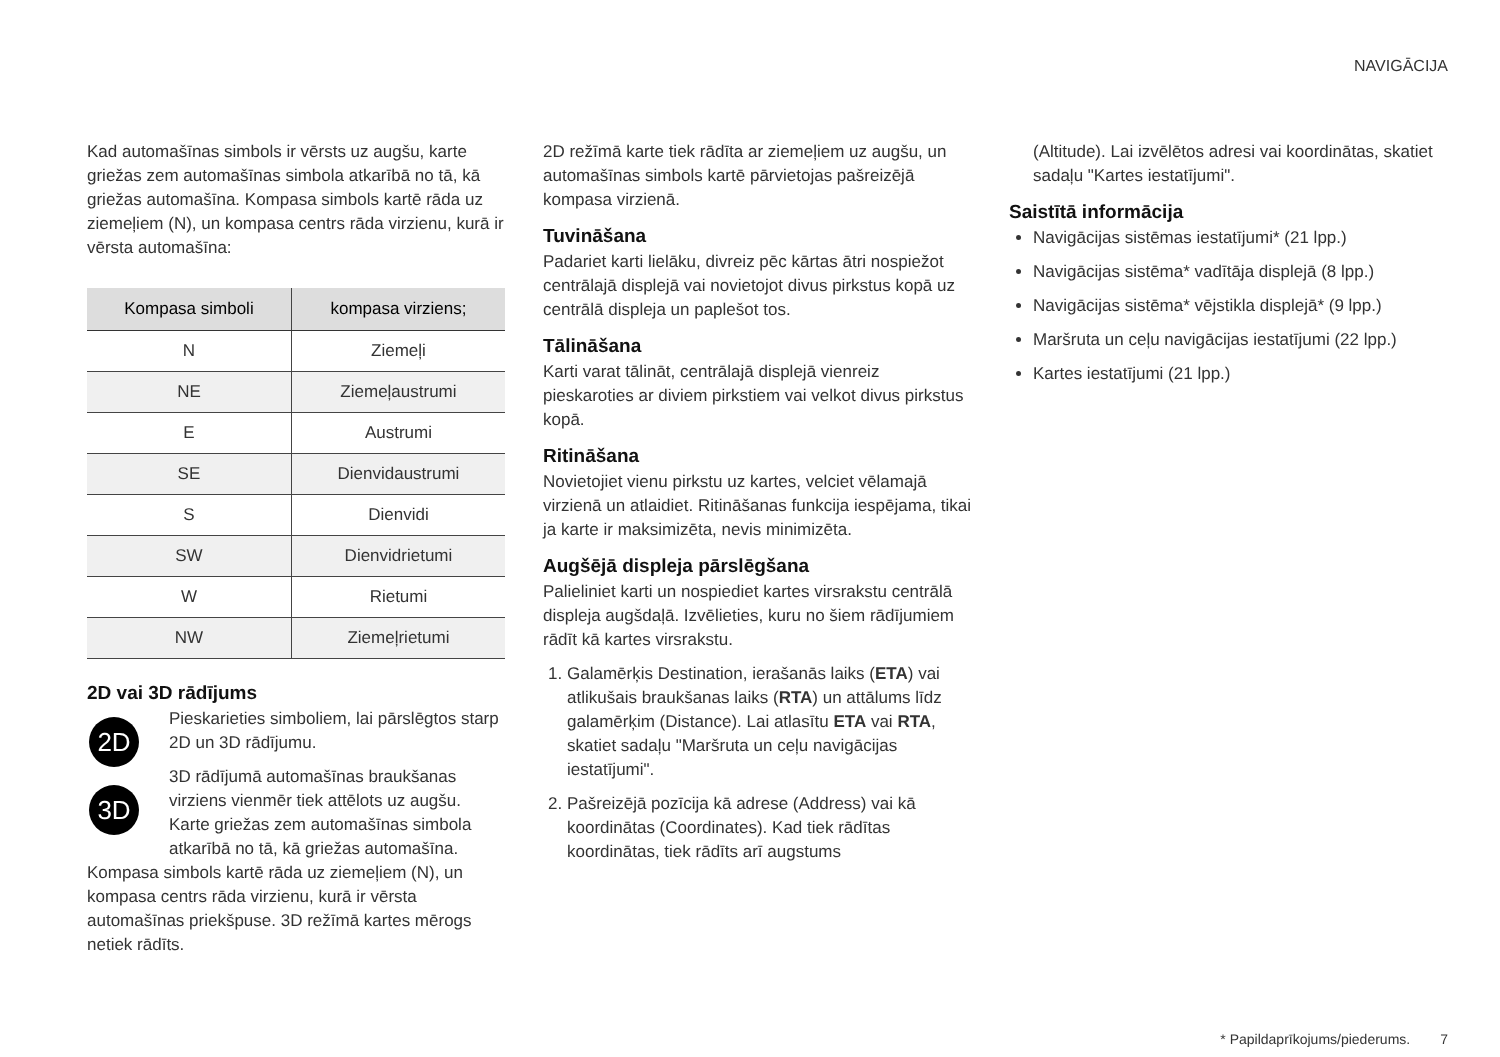NAVIGĀCIJA
Kad automašīnas simbols ir vērsts uz augšu, karte griežas zem automašīnas simbola atkarībā no tā, kā griežas automašīna. Kompasa simbols kartē rāda uz ziemeļiem (N), un kompasa centrs rāda virzienu, kurā ir vērsta automašīna:
| Kompasa simboli | kompasa virziens; |
| --- | --- |
| N | Ziemeļi |
| NE | Ziemeļaustrumi |
| E | Austrumi |
| SE | Dienvidaustrumi |
| S | Dienvidi |
| SW | Dienvidrietumi |
| W | Rietumi |
| NW | Ziemeļrietumi |
2D vai 3D rādījums
2D
Pieskarieties simboliem, lai pārslēgtos starp 2D un 3D rādījumu.
3D
3D rādījumā automašīnas braukšanas virziens vienmēr tiek attēlots uz augšu. Karte griežas zem automašīnas simbola atkarībā no tā, kā griežas automašīna. Kompasa simbols kartē rāda uz ziemeļiem (N), un kompasa centrs rāda virzienu, kurā ir vērsta automašīnas priekšpuse. 3D režīmā kartes mērogs netiek rādīts.
2D režīmā karte tiek rādīta ar ziemeļiem uz augšu, un automašīnas simbols kartē pārvietojas pašreizējā kompasa virzienā.
Tuvināšana
Padariet karti lielāku, divreiz pēc kārtas ātri nospiežot centrālajā displejā vai novietojot divus pirkstus kopā uz centrālā displeja un paplešot tos.
Tālināšana
Karti varat tālināt, centrālajā displejā vienreiz pieskaroties ar diviem pirkstiem vai velkot divus pirkstus kopā.
Ritināšana
Novietojiet vienu pirkstu uz kartes, velciet vēlamajā virzienā un atlaidiet. Ritināšanas funkcija iespējama, tikai ja karte ir maksimizēta, nevis minimizēta.
Augšējā displeja pārslēgšana
Palieliniet karti un nospiediet kartes virsrakstu centrālā displeja augšdaļā. Izvēlieties, kuru no šiem rādījumiem rādīt kā kartes virsrakstu.
1. Galamērķis Destination, ierašanās laiks (ETA) vai atlikušais braukšanas laiks (RTA) un attālums līdz galamērķim (Distance). Lai atlasītu ETA vai RTA, skatiet sadaļu "Maršruta un ceļu navigācijas iestatījumi".
2. Pašreizējā pozīcija kā adrese (Address) vai kā koordinātas (Coordinates). Kad tiek rādītas koordinātas, tiek rādīts arī augstums
(Altitude). Lai izvēlētos adresi vai koordinātas, skatiet sadaļu "Kartes iestatījumi".
Saistītā informācija
Navigācijas sistēmas iestatījumi* (21 lpp.)
Navigācijas sistēma* vadītāja displejā (8 lpp.)
Navigācijas sistēma* vējstikla displejā* (9 lpp.)
Maršruta un ceļu navigācijas iestatījumi (22 lpp.)
Kartes iestatījumi (21 lpp.)
* Papildaprīkojums/piederums. 7